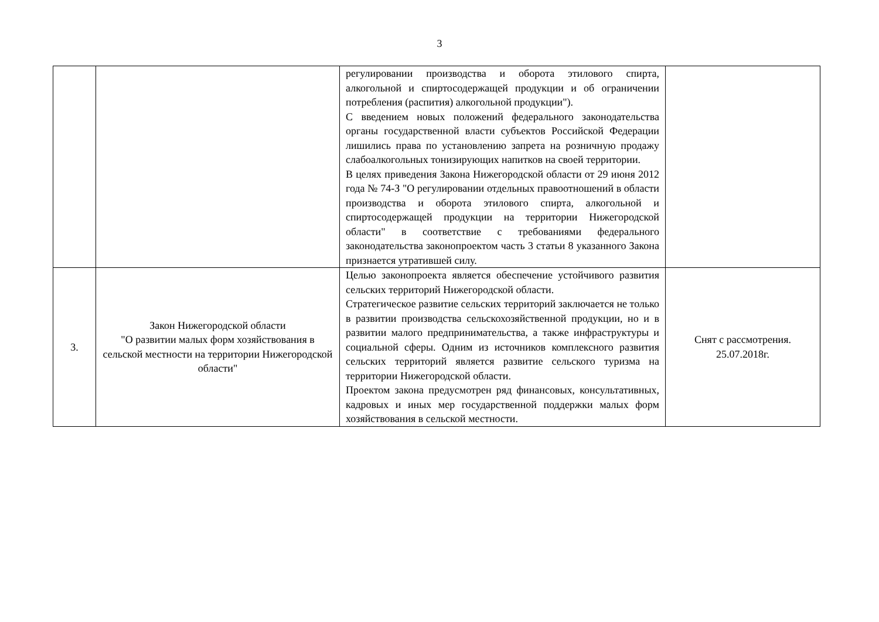3
| | | регулировании производства и оборота этилового спирта, алкогольной и спиртосодержащей продукции и об ограничении потребления (распития) алкогольной продукции"). С введением новых положений федерального законодательства органы государственной власти субъектов Российской Федерации лишились права по установлению запрета на розничную продажу слабоалкогольных тонизирующих напитков на своей территории. В целях приведения Закона Нижегородской области от 29 июня 2012 года № 74-З "О регулировании отдельных правоотношений в области производства и оборота этилового спирта, алкогольной и спиртосодержащей продукции на территории Нижегородской области" в соответствие с требованиями федерального законодательства законопроектом часть 3 статьи 8 указанного Закона признается утратившей силу. | |
| 3. | Закон Нижегородской области "О развитии малых форм хозяйствования в сельской местности на территории Нижегородской области" | Целью законопроекта является обеспечение устойчивого развития сельских территорий Нижегородской области. Стратегическое развитие сельских территорий заключается не только в развитии производства сельскохозяйственной продукции, но и в развитии малого предпринимательства, а также инфраструктуры и социальной сферы. Одним из источников комплексного развития сельских территорий является развитие сельского туризма на территории Нижегородской области. Проектом закона предусмотрен ряд финансовых, консультативных, кадровых и иных мер государственной поддержки малых форм хозяйствования в сельской местности. | Снят с рассмотрения. 25.07.2018г. |